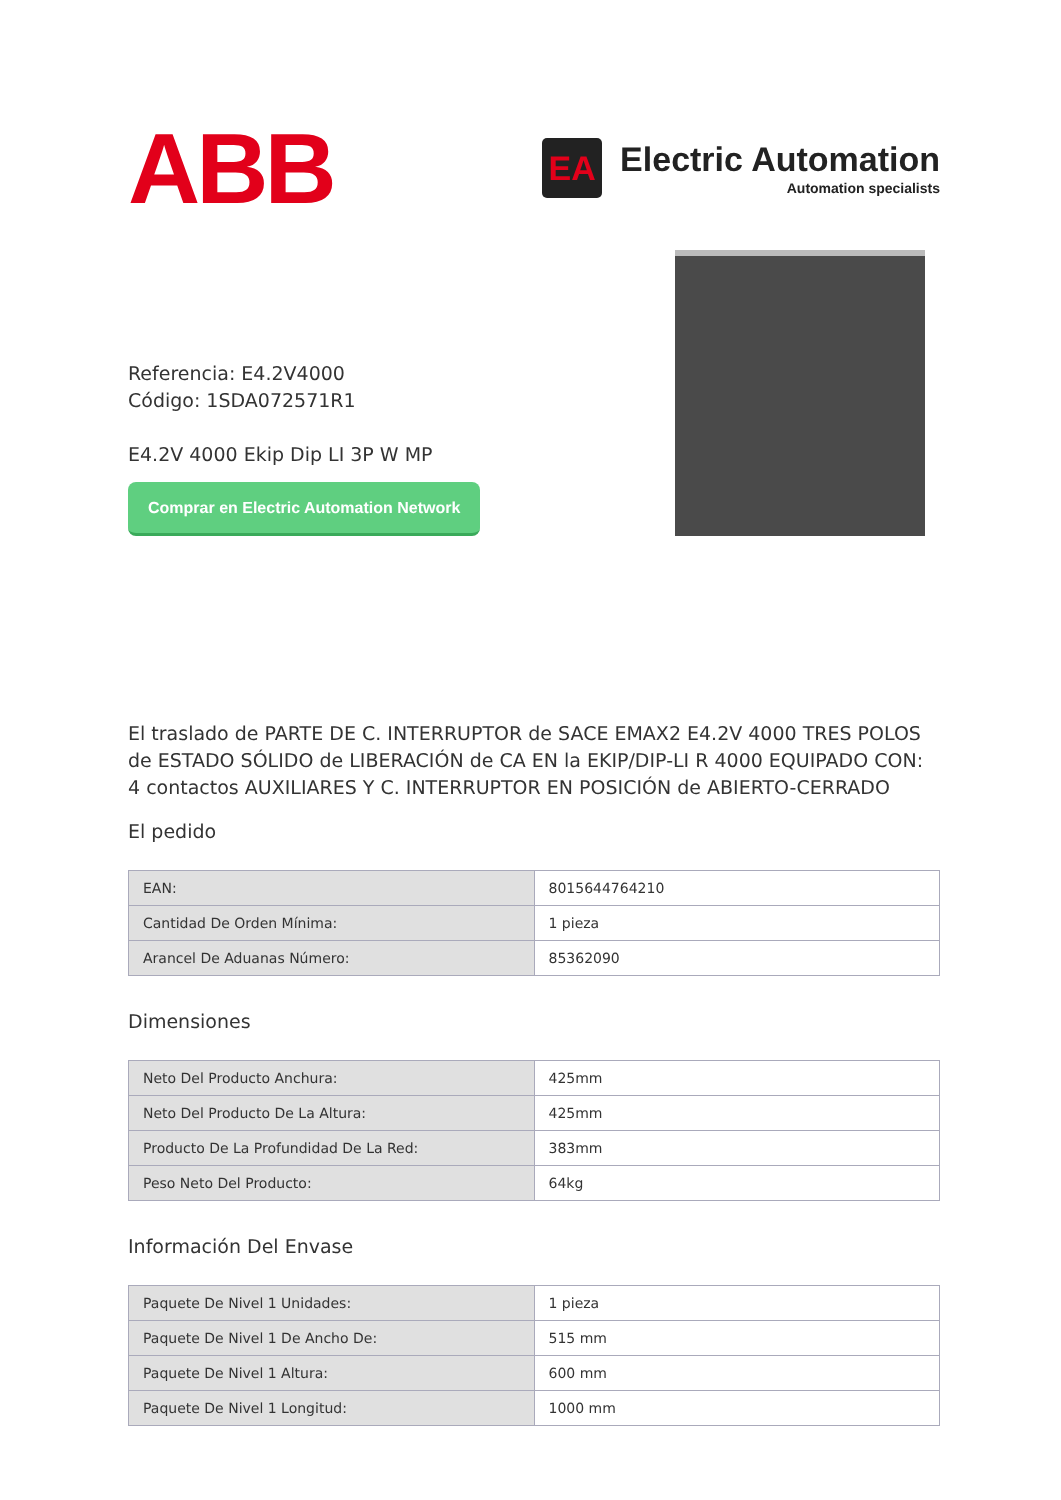ABB
EA
Electric Automation
Automation specialists
Referencia: E4.2V4000
Código: 1SDA072571R1
E4.2V 4000 Ekip Dip LI 3P W MP
Comprar en Electric Automation Network
El traslado de PARTE DE C. INTERRUPTOR de SACE EMAX2 E4.2V 4000 TRES POLOS de ESTADO SÓLIDO de LIBERACIÓN de CA EN la EKIP/DIP-LI R 4000 EQUIPADO CON: 4 contactos AUXILIARES Y C. INTERRUPTOR EN POSICIÓN de ABIERTO-CERRADO
El pedido
| EAN: | 8015644764210 |
| Cantidad De Orden Mínima: | 1 pieza |
| Arancel De Aduanas Número: | 85362090 |
Dimensiones
| Neto Del Producto Anchura: | 425mm |
| Neto Del Producto De La Altura: | 425mm |
| Producto De La Profundidad De La Red: | 383mm |
| Peso Neto Del Producto: | 64kg |
Información Del Envase
| Paquete De Nivel 1 Unidades: | 1 pieza |
| Paquete De Nivel 1 De Ancho De: | 515 mm |
| Paquete De Nivel 1 Altura: | 600 mm |
| Paquete De Nivel 1 Longitud: | 1000 mm |